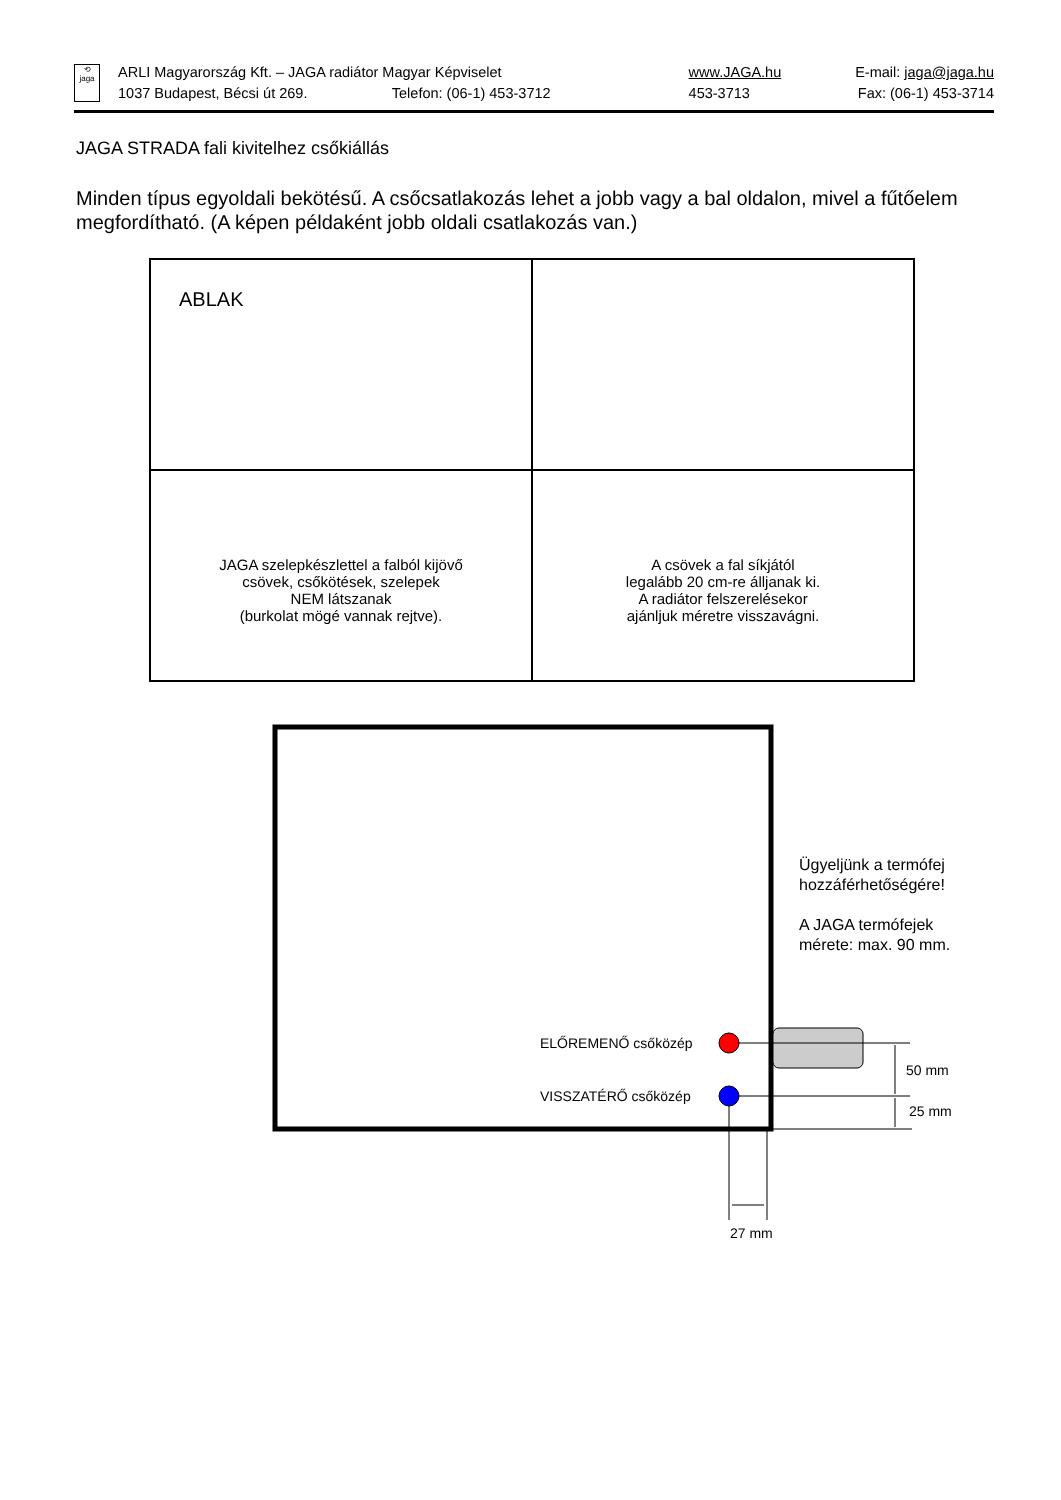| ⟲ jaga | ARLI Magyarország Kft. – JAGA radiátor Magyar Képviselet | www.JAGA.hu | E-mail: jaga@jaga.hu |
| | 1037 Budapest, Bécsi út 269. Telefon: (06-1) 453-3712 | 453-3713 | Fax: (06-1) 453-3714 |
JAGA STRADA fali kivitelhez csőkiállás
Minden típus egyoldali bekötésű. A csőcsatlakozás lehet a jobb vagy a bal oldalon, mivel a fűtőelem megfordítható. (A képen példaként jobb oldali csatlakozás van.)
| ABLAK | |
| JAGA szelepkészlettel a falból kijövő csövek, csőkötések, szelepek NEM látszanak (burkolat mögé vannak rejtve). | A csövek a fal síkjától legalább 20 cm-re álljanak ki. A radiátor felszerelésekor ajánljuk méretre visszavágni. |
Ügyeljünk a termófej
hozzáférhetőségére!
A JAGA termófejek
mérete: max. 90 mm.
ELŐREMENŐ csőközép
VISSZATÉRŐ csőközép
50 mm
25 mm
27 mm